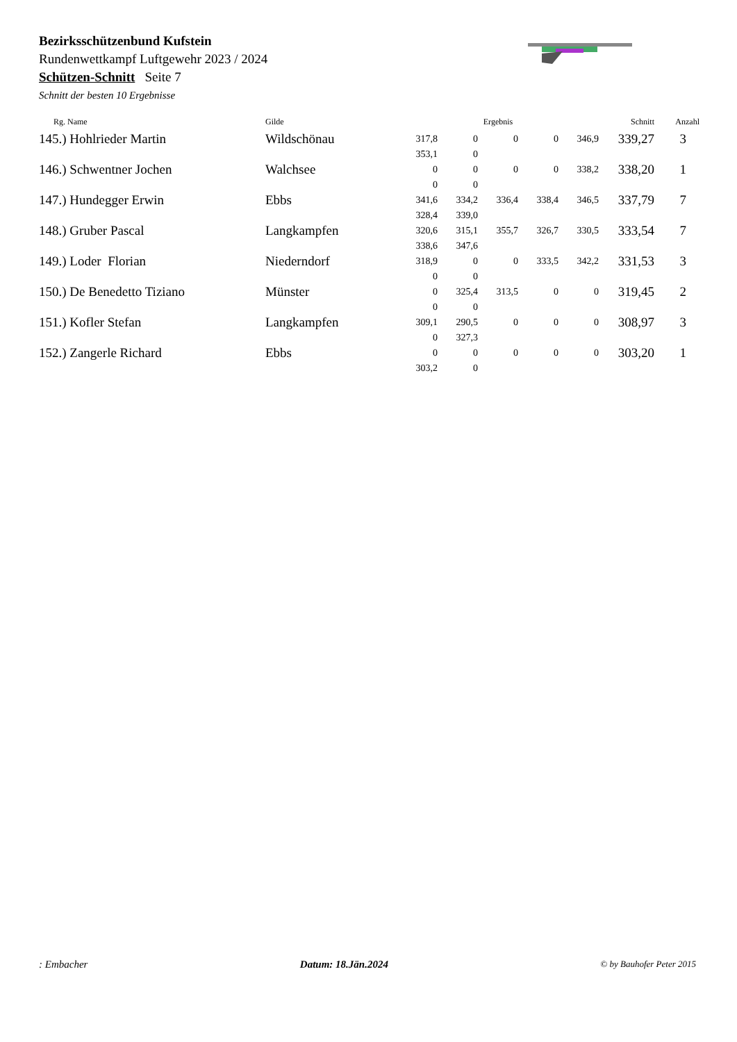Bezirksschützenbund Kufstein
Rundenwettkampf Luftgewehr 2023 / 2024
Schützen-Schnitt Seite 7
Schnitt der besten 10 Ergebnisse
| Rg. Name | Gilde | Ergebnis | | | | | Schnitt | Anzahl |
| --- | --- | --- | --- | --- | --- | --- | --- | --- |
| 145.) Hohlrieder Martin | Wildschönau | 317,8 353,1 | 0 0 | 0 | 0 | 346,9 | 339,27 | 3 |
| 146.) Schwentner Jochen | Walchsee | 0 0 | 0 0 | 0 | 0 | 338,2 | 338,20 | 1 |
| 147.) Hundegger Erwin | Ebbs | 341,6 328,4 | 334,2 339,0 | 336,4 | 338,4 | 346,5 | 337,79 | 7 |
| 148.) Gruber Pascal | Langkampfen | 320,6 338,6 | 315,1 347,6 | 355,7 | 326,7 | 330,5 | 333,54 | 7 |
| 149.) Loder Florian | Niederndorf | 318,9 0 | 0 0 | 0 | 333,5 | 342,2 | 331,53 | 3 |
| 150.) De Benedetto Tiziano | Münster | 0 0 | 325,4 0 | 313,5 | 0 | 0 | 319,45 | 2 |
| 151.) Kofler Stefan | Langkampfen | 309,1 0 | 290,5 327,3 | 0 | 0 | 0 | 308,97 | 3 |
| 152.) Zangerle Richard | Ebbs | 0 303,2 | 0 0 | 0 | 0 | 0 | 303,20 | 1 |
: Embacher Datum: 18.Jän.2024 © by Bauhofer Peter 2015